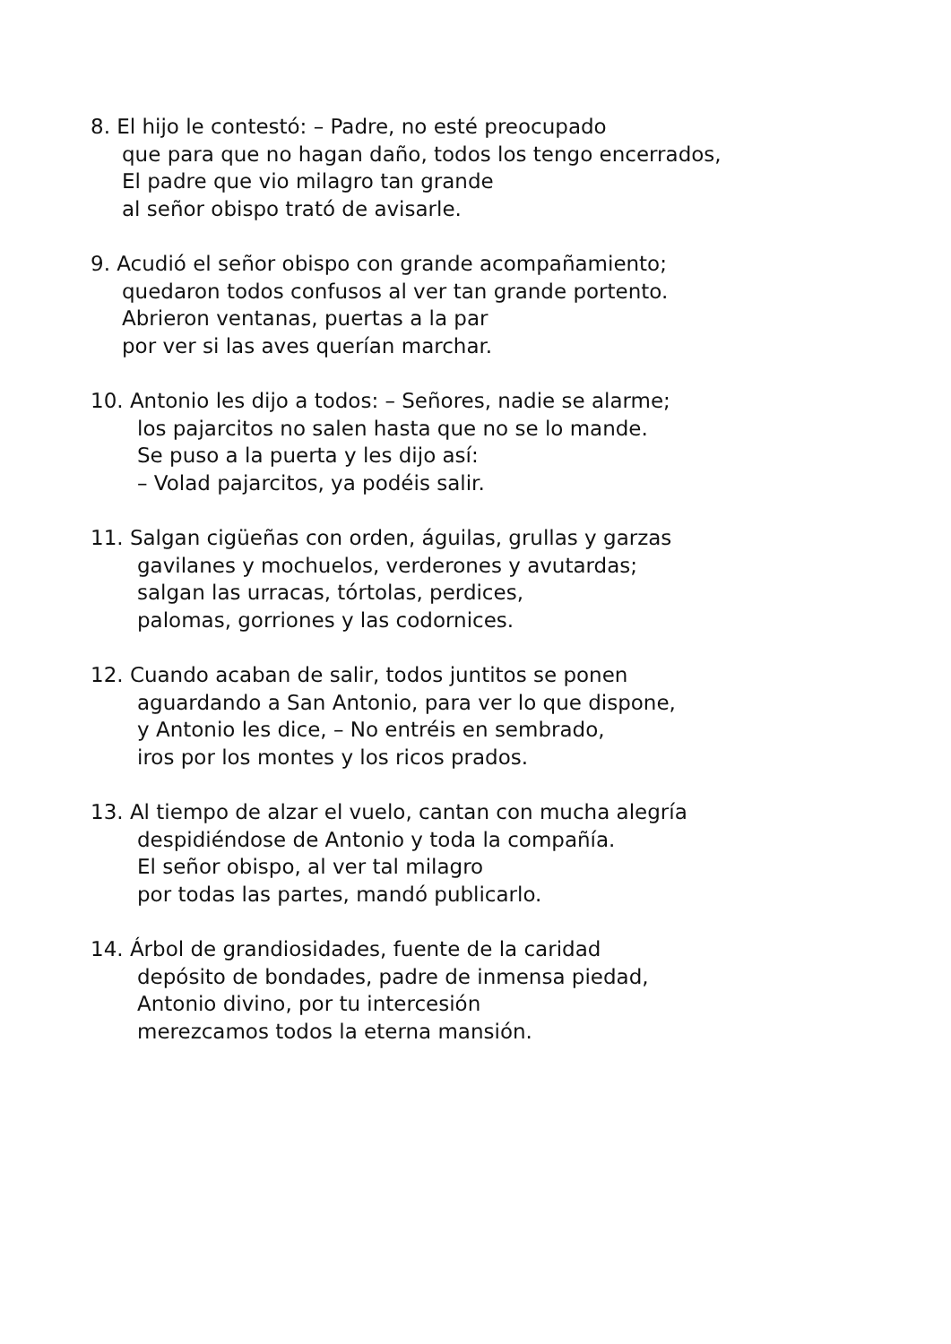8. El hijo le contestó: – Padre, no esté preocupado
que para que no hagan daño, todos los tengo encerrados,
El padre que vio milagro tan grande
al señor obispo trató de avisarle.
9. Acudió el señor obispo con grande acompañamiento;
quedaron todos confusos al ver tan grande portento.
Abrieron ventanas, puertas a la par
por ver si las aves querían marchar.
10. Antonio les dijo a todos: – Señores, nadie se alarme;
los pajarcitos no salen hasta que no se lo mande.
Se puso a la puerta y les dijo así:
– Volad pajarcitos, ya podéis salir.
11. Salgan cigüeñas con orden, águilas, grullas y garzas
gavilanes y mochuelos, verderones y avutardas;
salgan las urracas, tórtolas, perdices,
palomas, gorriones y las codornices.
12. Cuando acaban de salir, todos juntitos se ponen
aguardando a San Antonio, para ver lo que dispone,
y Antonio les dice, – No entréis en sembrado,
iros por los montes y los ricos prados.
13. Al tiempo de alzar el vuelo, cantan con mucha alegría
despidiéndose de Antonio y toda la compañía.
El señor obispo, al ver tal milagro
por todas las partes, mandó publicarlo.
14. Árbol de grandiosidades, fuente de la caridad
depósito de bondades, padre de inmensa piedad,
Antonio divino, por tu intercesión
merezcamos todos la eterna mansión.